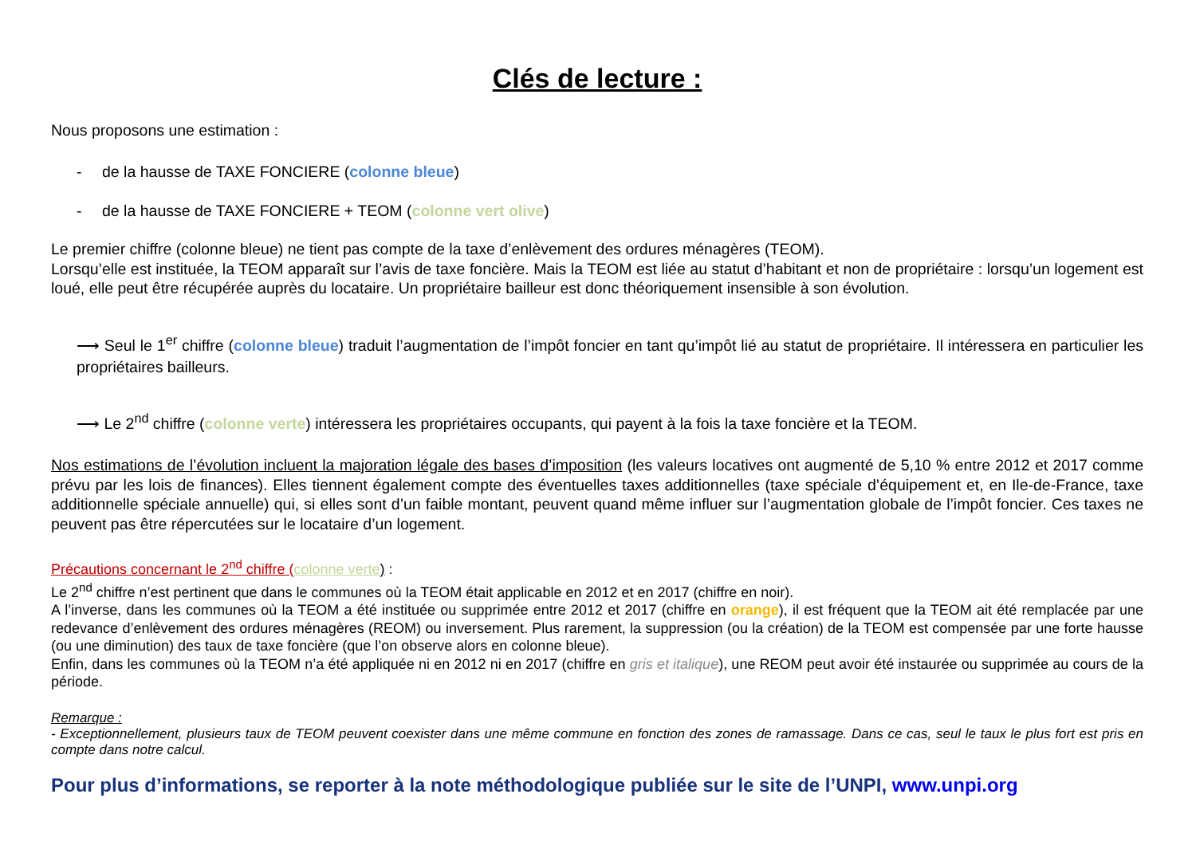Clés de lecture :
Nous proposons une estimation :
- de la hausse de TAXE FONCIERE (colonne bleue)
- de la hausse de TAXE FONCIERE + TEOM (colonne vert olive)
Le premier chiffre (colonne bleue) ne tient pas compte de la taxe d’enlèvement des ordures ménagères (TEOM).
Lorsqu’elle est instituée, la TEOM apparaît sur l’avis de taxe foncière. Mais la TEOM est liée au statut d’habitant et non de propriétaire : lorsqu’un logement est loué, elle peut être récupérée auprès du locataire. Un propriétaire bailleur est donc théoriquement insensible à son évolution.
⟶ Seul le 1<sup>er</sup> chiffre (colonne bleue) traduit l’augmentation de l’impôt foncier en tant qu’impôt lié au statut de propriétaire. Il intéressera en particulier les propriétaires bailleurs.
⟶ Le 2<sup>nd</sup> chiffre (colonne verte) intéressera les propriétaires occupants, qui payent à la fois la taxe foncière et la TEOM.
Nos estimations de l’évolution incluent la majoration légale des bases d’imposition (les valeurs locatives ont augmenté de 5,10 % entre 2012 et 2017 comme prévu par les lois de finances). Elles tiennent également compte des éventuelles taxes additionnelles (taxe spéciale d’équipement et, en Ile-de-France, taxe additionnelle spéciale annuelle) qui, si elles sont d’un faible montant, peuvent quand même influer sur l’augmentation globale de l’impôt foncier. Ces taxes ne peuvent pas être répercutées sur le locataire d’un logement.
Précautions concernant le 2<sup>nd</sup> chiffre (colonne verte) :
Le 2<sup>nd</sup> chiffre n’est pertinent que dans le communes où la TEOM était applicable en 2012 et en 2017 (chiffre en noir).
A l’inverse, dans les communes où la TEOM a été instituée ou supprimée entre 2012 et 2017 (chiffre en orange), il est fréquent que la TEOM ait été remplacée par une redevance d’enlèvement des ordures ménagères (REOM) ou inversement. Plus rarement, la suppression (ou la création) de la TEOM est compensée par une forte hausse (ou une diminution) des taux de taxe foncière (que l’on observe alors en colonne bleue).
Enfin, dans les communes où la TEOM n’a été appliquée ni en 2012 ni en 2017 (chiffre en gris et italique), une REOM peut avoir été instaurée ou supprimée au cours de la période.
Remarque :
- Exceptionnellement, plusieurs taux de TEOM peuvent coexister dans une même commune en fonction des zones de ramassage. Dans ce cas, seul le taux le plus fort est pris en compte dans notre calcul.
Pour plus d’informations, se reporter à la note méthodologique publiée sur le site de l’UNPI, www.unpi.org